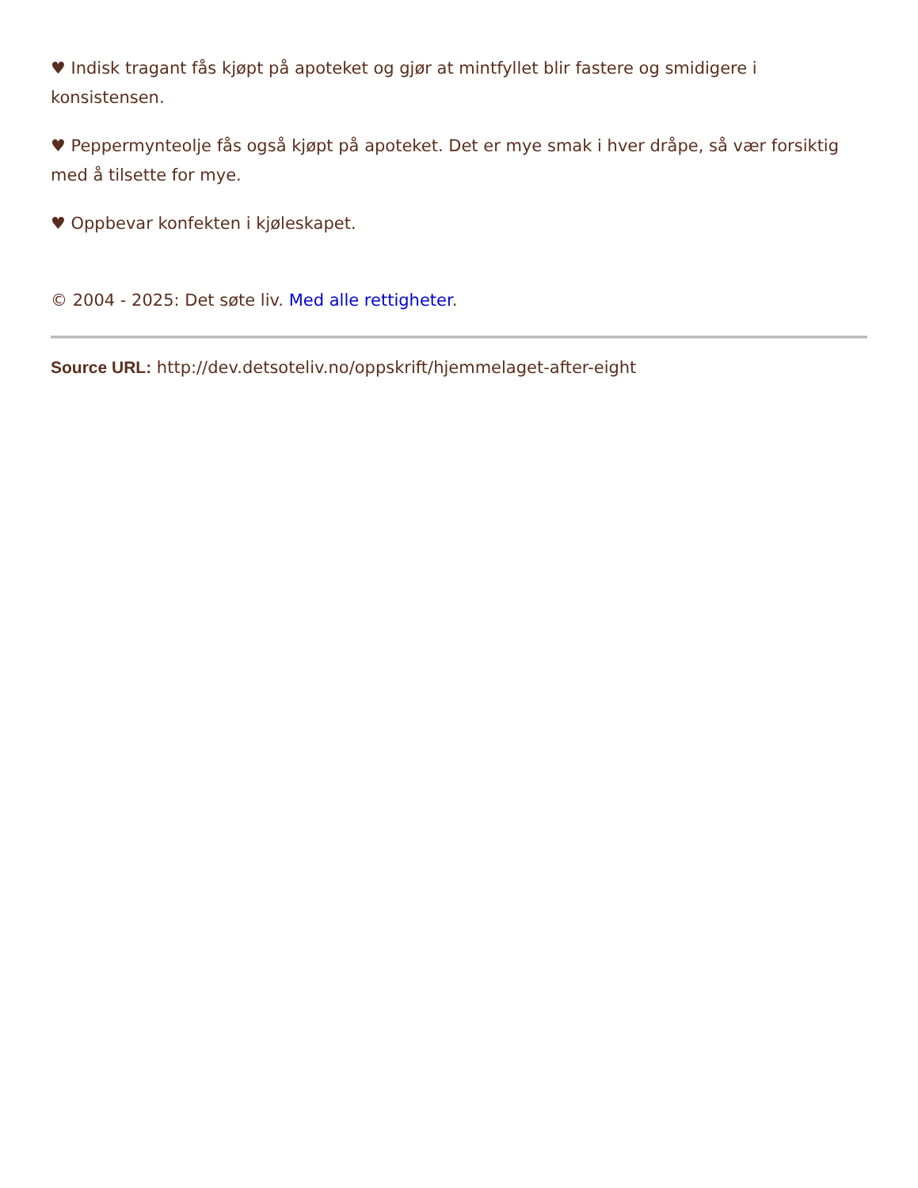♥ Indisk tragant fås kjøpt på apoteket og gjør at mintfyllet blir fastere og smidigere i konsistensen.
♥ Peppermynteolje fås også kjøpt på apoteket. Det er mye smak i hver dråpe, så vær forsiktig med å tilsette for mye.
♥ Oppbevar konfekten i kjøleskapet.
© 2004 - 2025: Det søte liv. Med alle rettigheter.
Source URL: http://dev.detsoteliv.no/oppskrift/hjemmelaget-after-eight